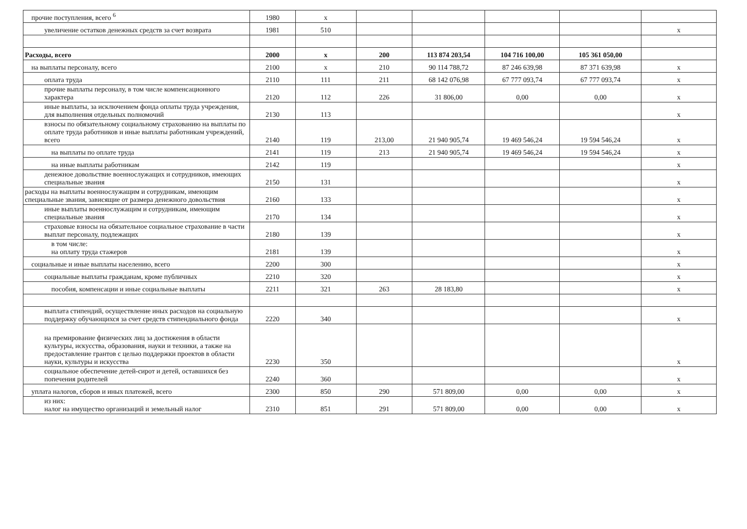| прочие поступления, всего <sup>6</sup> | 1980 | x | | | | | |
| увеличение остатков денежных средств за счет возврата | 1981 | 510 | | | | | x |
| Расходы, всего | 2000 | x | 200 | 113 874 203,54 | 104 716 100,00 | 105 361 050,00 | |
| на выплаты персоналу, всего | 2100 | x | 210 | 90 114 788,72 | 87 246 639,98 | 87 371 639,98 | x |
| оплата труда | 2110 | 111 | 211 | 68 142 076,98 | 67 777 093,74 | 67 777 093,74 | x |
| прочие выплаты персоналу, в том числе компенсационного характера | 2120 | 112 | 226 | 31 806,00 | 0,00 | 0,00 | x |
| иные выплаты, за исключением фонда оплаты труда учреждения, для выполнения отдельных полномочий | 2130 | 113 | | | | | x |
| взносы по обязательному социальному страхованию на выплаты по оплате труда работников и иные выплаты работникам учреждений, всего | 2140 | 119 | 213,00 | 21 940 905,74 | 19 469 546,24 | 19 594 546,24 | x |
| на выплаты по оплате труда | 2141 | 119 | 213 | 21 940 905,74 | 19 469 546,24 | 19 594 546,24 | x |
| на иные выплаты работникам | 2142 | 119 | | | | | x |
| денежное довольствие военнослужащих и сотрудников, имеющих специальные звания | 2150 | 131 | | | | | x |
| расходы на выплаты военнослужащим и сотрудникам, имеющим специальные звания, зависящие от размера денежного довольствия | 2160 | 133 | | | | | x |
| иные выплаты военнослужащим и сотрудникам, имеющим специальные звания | 2170 | 134 | | | | | x |
| страховые взносы на обязательное социальное страхование в части выплат персоналу, подлежащих | 2180 | 139 | | | | | x |
| в том числе: на оплату труда стажеров | 2181 | 139 | | | | | x |
| социальные и иные выплаты населению, всего | 2200 | 300 | | | | | x |
| социальные выплаты гражданам, кроме публичных | 2210 | 320 | | | | | x |
| пособия, компенсации и иные социальные выплаты | 2211 | 321 | 263 | 28 183,80 | | | x |
| выплата стипендий, осуществление иных расходов на социальную поддержку обучающихся за счет средств стипендиального фонда | 2220 | 340 | | | | | x |
| на премирование физических лиц за достижения в области культуры, искусства, образования, науки и техники, а также на предоставление грантов с целью поддержки проектов в области науки, культуры и искусства | 2230 | 350 | | | | | x |
| социальное обеспечение детей-сирот и детей, оставшихся без попечения родителей | 2240 | 360 | | | | | x |
| уплата налогов, сборов и иных платежей, всего | 2300 | 850 | 290 | 571 809,00 | 0,00 | 0,00 | x |
| из них: налог на имущество организаций и земельный налог | 2310 | 851 | 291 | 571 809,00 | 0,00 | 0,00 | x |